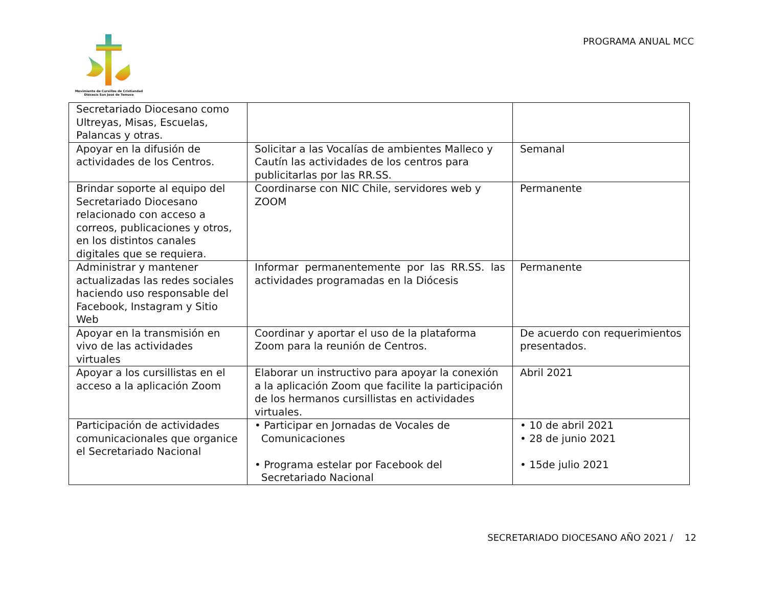Movimiento de Cursillos de Cristiandad
Diócesis San José de Temuco
PROGRAMA ANUAL MCC
| Secretariado Diocesano como Ultreyas, Misas, Escuelas, Palancas y otras. | | |
| Apoyar en la difusión de actividades de los Centros. | Solicitar a las Vocalías de ambientes Malleco y Cautín las actividades de los centros para publicitarlas por las RR.SS. | Semanal |
| Brindar soporte al equipo del Secretariado Diocesano relacionado con acceso a correos, publicaciones y otros, en los distintos canales digitales que se requiera. | Coordinarse con NIC Chile, servidores web y ZOOM | Permanente |
| Administrar y mantener actualizadas las redes sociales haciendo uso responsable del Facebook, Instagram y Sitio Web | Informar permanentemente por las RR.SS. las actividades programadas en la Diócesis | Permanente |
| Apoyar en la transmisión en vivo de las actividades virtuales | Coordinar y aportar el uso de la plataforma Zoom para la reunión de Centros. | De acuerdo con requerimientos presentados. |
| Apoyar a los cursillistas en el acceso a la aplicación Zoom | Elaborar un instructivo para apoyar la conexión a la aplicación Zoom que facilite la participación de los hermanos cursillistas en actividades virtuales. | Abril 2021 |
| Participación de actividades comunicacionales que organice el Secretariado Nacional | • Participar en Jornadas de Vocales de Comunicaciones • Programa estelar por Facebook del Secretariado Nacional | • 10 de abril 2021 • 28 de junio 2021 • 15de julio 2021 |
SECRETARIADO DIOCESANO AÑO 2021 / 12